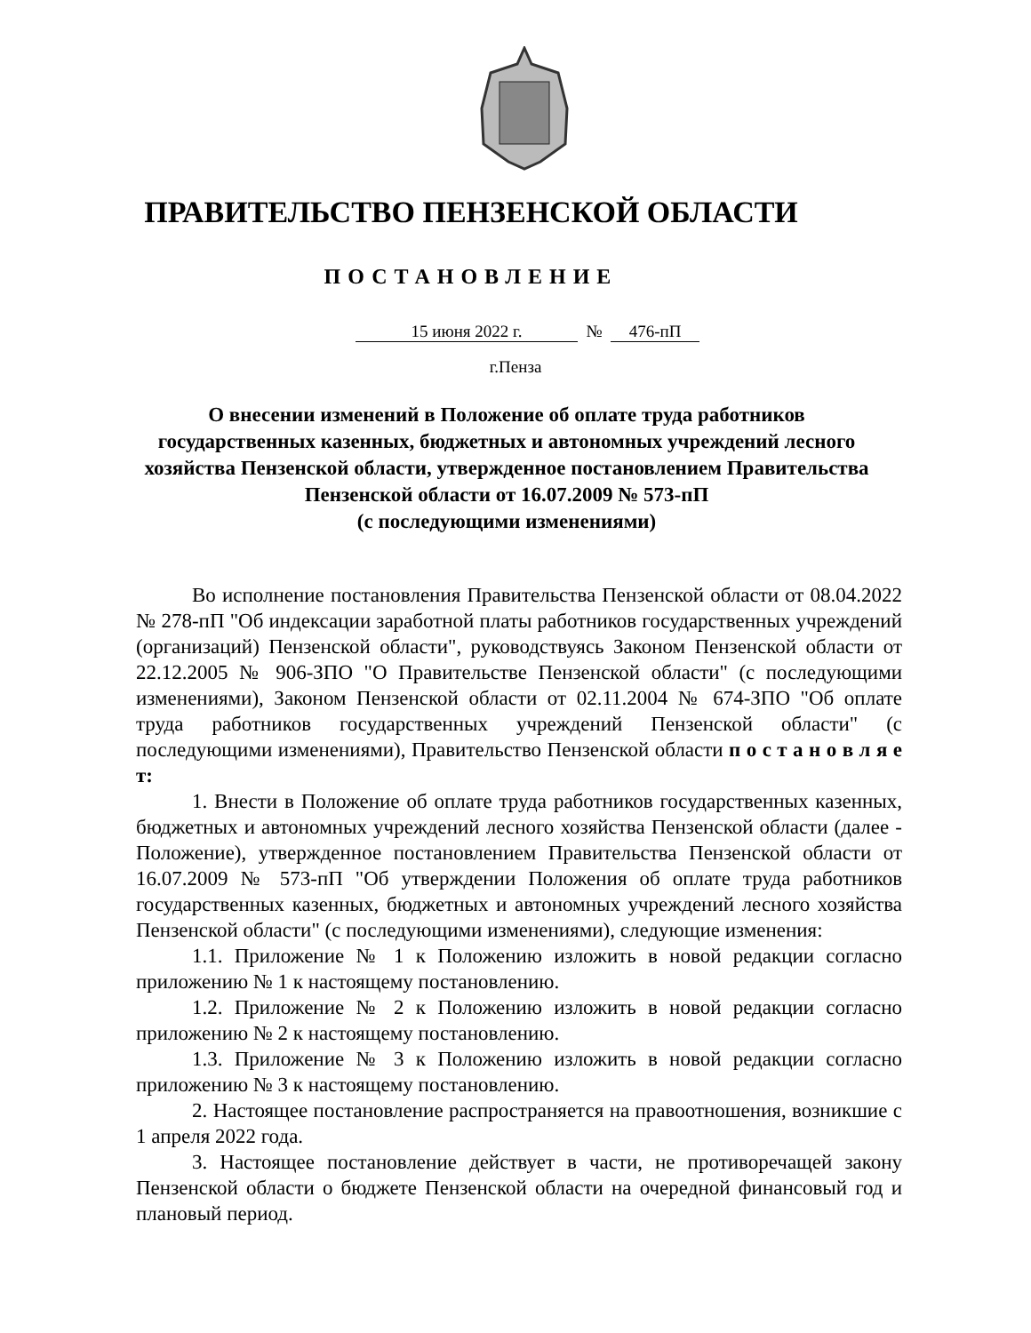ПРАВИТЕЛЬСТВО ПЕНЗЕНСКОЙ ОБЛАСТИ
ПОСТАНОВЛЕНИЕ
15 июня 2022 г. № 476-пП
г.Пенза
О внесении изменений в Положение об оплате труда работников государственных казенных, бюджетных и автономных учреждений лесного хозяйства Пензенской области, утвержденное постановлением Правительства Пензенской области от 16.07.2009 № 573-пП
(с последующими изменениями)
Во исполнение постановления Правительства Пензенской области от 08.04.2022 № 278-пП "Об индексации заработной платы работников государственных учреждений (организаций) Пензенской области", руководствуясь Законом Пензенской области от 22.12.2005 № 906-ЗПО "О Правительстве Пензенской области" (с последующими изменениями), Законом Пензенской области от 02.11.2004 № 674-ЗПО "Об оплате труда работников государственных учреждений Пензенской области" (с последующими изменениями), Правительство Пензенской области п о с т а н о в л я е т:
1. Внести в Положение об оплате труда работников государственных казенных, бюджетных и автономных учреждений лесного хозяйства Пензенской области (далее - Положение), утвержденное постановлением Правительства Пензенской области от 16.07.2009 № 573-пП "Об утверждении Положения об оплате труда работников государственных казенных, бюджетных и автономных учреждений лесного хозяйства Пензенской области" (с последующими изменениями), следующие изменения:
1.1. Приложение № 1 к Положению изложить в новой редакции согласно приложению № 1 к настоящему постановлению.
1.2. Приложение № 2 к Положению изложить в новой редакции согласно приложению № 2 к настоящему постановлению.
1.3. Приложение № 3 к Положению изложить в новой редакции согласно приложению № 3 к настоящему постановлению.
2. Настоящее постановление распространяется на правоотношения, возникшие с 1 апреля 2022 года.
3. Настоящее постановление действует в части, не противоречащей закону Пензенской области о бюджете Пензенской области на очередной финансовый год и плановый период.